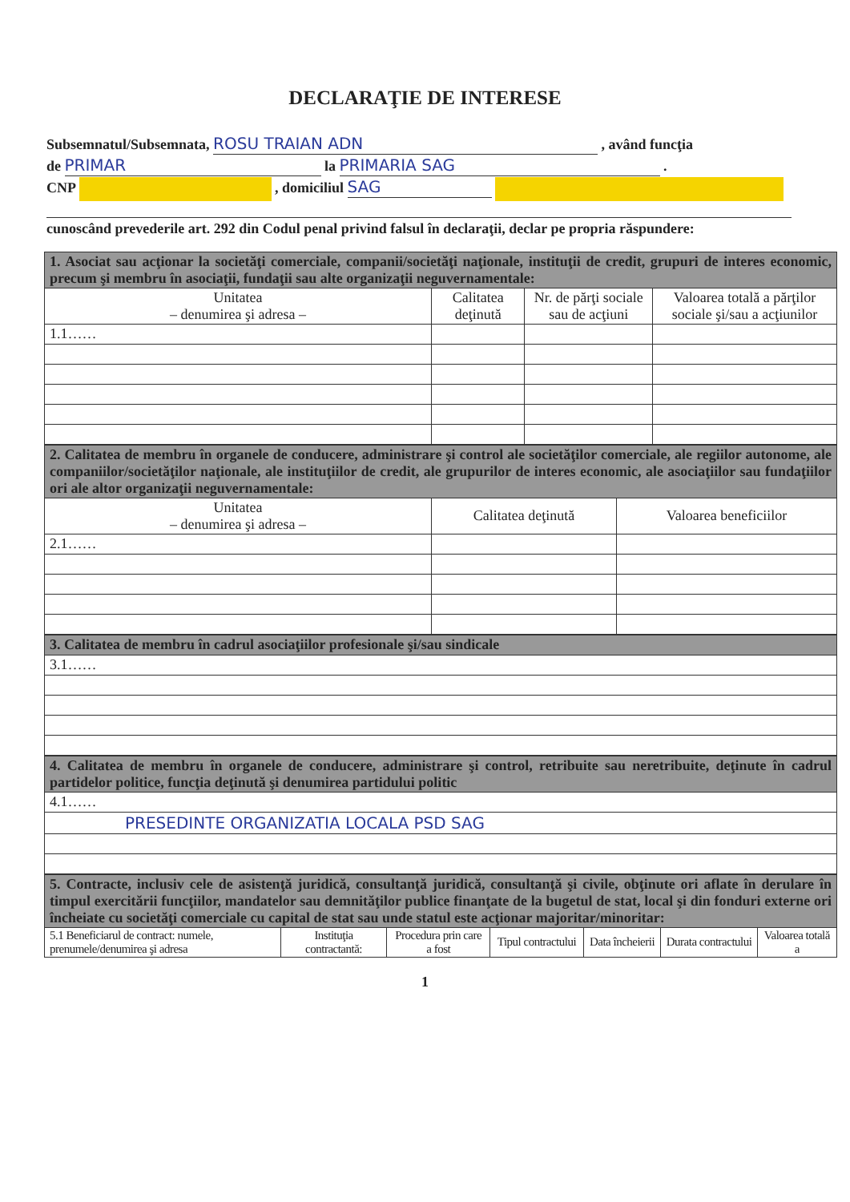DECLARAŢIE DE INTERESE
Subsemnatul/Subsemnata, ROSU TRAIAN ADN , având funcţia
de PRIMAR la PRIMARIA SAG .
CNP , domiciliul SAG
cunoscând prevederile art. 292 din Codul penal privind falsul în declaraţii, declar pe propria răspundere:
| 1. Asociat sau acţionar la societăţi comerciale, companii/societăţi naţionale, instituţii de credit, grupuri de interes economic, precum şi membru în asociaţii, fundaţii sau alte organizaţii neguvernamentale: | | | |
| Unitatea – denumirea şi adresa – | Calitatea deţinută | Nr. de părţi sociale sau de acţiuni | Valoarea totală a părţilor sociale şi/sau a acţiunilor |
| 1.1…… | | | |
| 2. Calitatea de membru în organele de conducere, administrare şi control ale societăţilor comerciale, ale regiilor autonome, ale companiilor/societăţilor naţionale, ale instituţiilor de credit, ale grupurilor de interes economic, ale asociaţiilor sau fundaţiilor ori ale altor organizaţii neguvernamentale: | | |
| Unitatea – denumirea şi adresa – | Calitatea deţinută | Valoarea beneficiilor |
| 2.1…… | | |
| 3. Calitatea de membru în cadrul asociaţiilor profesionale şi/sau sindicale |
| 3.1…… |
| 4. Calitatea de membru în organele de conducere, administrare şi control, retribuite sau neretribuite, deţinute în cadrul partidelor politice, funcţia deţinută şi denumirea partidului politic |
| 4.1…… |
| PRESEDINTE ORGANIZATIA LOCALA PSD SAG |
| 5. Contracte, inclusiv cele de asistenţă juridică, consultanţă juridică, consultanţă şi civile, obţinute ori aflate în derulare în timpul exercitării funcţiilor, mandatelor sau demnităţilor publice finanţate de la bugetul de stat, local şi din fonduri externe ori încheiate cu societăţi comerciale cu capital de stat sau unde statul este acţionar majoritar/minoritar: | | | | | | |
| 5.1 Beneficiarul de contract: numele, prenumele/denumirea şi adresa | Instituţia contractantă: | Procedura prin care a fost | Tipul contractului | Data încheierii | Durata contractului | Valoarea totală a |
1